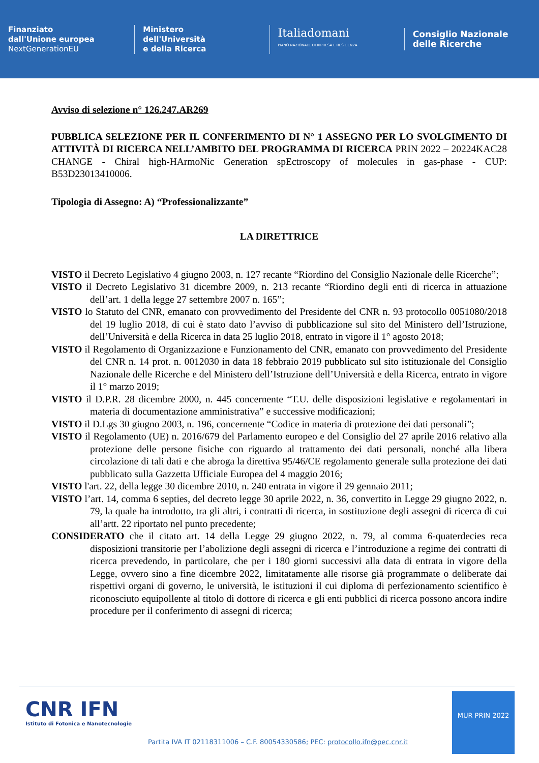Finanziato
dall'Unione europea
NextGenerationEU
Ministero
dell'Università
e della Ricerca
Italiadomani
PIANO NAZIONALE DI RIPRESA E RESILIENZA
Consiglio Nazionale
delle Ricerche
Avviso di selezione n° 126.247.AR269
PUBBLICA SELEZIONE PER IL CONFERIMENTO DI N° 1 ASSEGNO PER LO SVOLGIMENTO DI ATTIVITÀ DI RICERCA NELL’AMBITO DEL PROGRAMMA DI RICERCA PRIN 2022 – 20224KAC28 CHANGE - Chiral high-HArmoNic Generation spEctroscopy of molecules in gas-phase - CUP: B53D23013410006.
Tipologia di Assegno: A) “Professionalizzante”
LA DIRETTRICE
VISTO il Decreto Legislativo 4 giugno 2003, n. 127 recante “Riordino del Consiglio Nazionale delle Ricerche”;
VISTO il Decreto Legislativo 31 dicembre 2009, n. 213 recante “Riordino degli enti di ricerca in attuazione dell’art. 1 della legge 27 settembre 2007 n. 165”;
VISTO lo Statuto del CNR, emanato con provvedimento del Presidente del CNR n. 93 protocollo 0051080/2018 del 19 luglio 2018, di cui è stato dato l’avviso di pubblicazione sul sito del Ministero dell’Istruzione, dell’Università e della Ricerca in data 25 luglio 2018, entrato in vigore il 1° agosto 2018;
VISTO il Regolamento di Organizzazione e Funzionamento del CNR, emanato con provvedimento del Presidente del CNR n. 14 prot. n. 0012030 in data 18 febbraio 2019 pubblicato sul sito istituzionale del Consiglio Nazionale delle Ricerche e del Ministero dell’Istruzione dell’Università e della Ricerca, entrato in vigore il 1° marzo 2019;
VISTO il D.P.R. 28 dicembre 2000, n. 445 concernente “T.U. delle disposizioni legislative e regolamentari in materia di documentazione amministrativa” e successive modificazioni;
VISTO il D.Lgs 30 giugno 2003, n. 196, concernente “Codice in materia di protezione dei dati personali”;
VISTO il Regolamento (UE) n. 2016/679 del Parlamento europeo e del Consiglio del 27 aprile 2016 relativo alla protezione delle persone fisiche con riguardo al trattamento dei dati personali, nonché alla libera circolazione di tali dati e che abroga la direttiva 95/46/CE regolamento generale sulla protezione dei dati pubblicato sulla Gazzetta Ufficiale Europea del 4 maggio 2016;
VISTO l'art. 22, della legge 30 dicembre 2010, n. 240 entrata in vigore il 29 gennaio 2011;
VISTO l’art. 14, comma 6 septies, del decreto legge 30 aprile 2022, n. 36, convertito in Legge 29 giugno 2022, n. 79, la quale ha introdotto, tra gli altri, i contratti di ricerca, in sostituzione degli assegni di ricerca di cui all’artt. 22 riportato nel punto precedente;
CONSIDERATO che il citato art. 14 della Legge 29 giugno 2022, n. 79, al comma 6-quaterdecies reca disposizioni transitorie per l’abolizione degli assegni di ricerca e l’introduzione a regime dei contratti di ricerca prevedendo, in particolare, che per i 180 giorni successivi alla data di entrata in vigore della Legge, ovvero sino a fine dicembre 2022, limitatamente alle risorse già programmate o deliberate dai rispettivi organi di governo, le università, le istituzioni il cui diploma di perfezionamento scientifico è riconosciuto equipollente al titolo di dottore di ricerca e gli enti pubblici di ricerca possono ancora indire procedure per il conferimento di assegni di ricerca;
CNR IFN
Istituto di Fotonica e Nanotecnologie
Partita IVA IT 02118311006 – C.F. 80054330586; PEC: protocollo.ifn@pec.cnr.it
MUR PRIN 2022